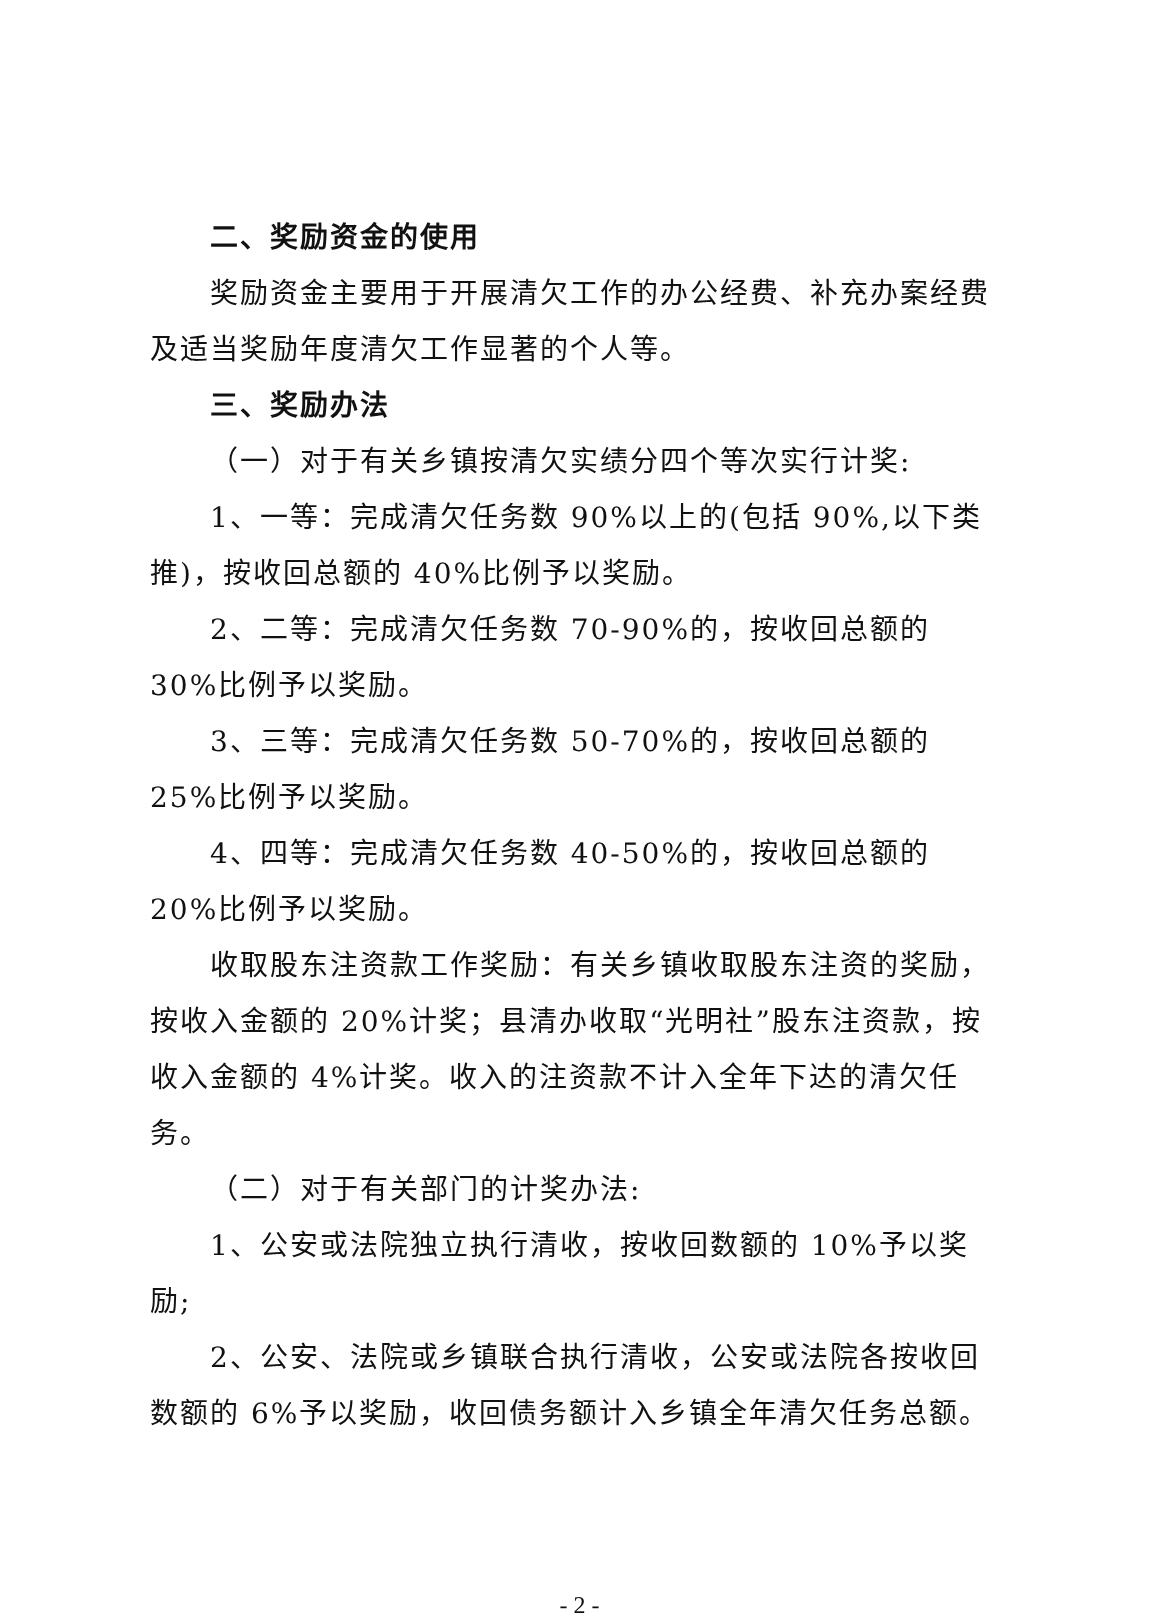二、奖励资金的使用
奖励资金主要用于开展清欠工作的办公经费、补充办案经费及适当奖励年度清欠工作显著的个人等。
三、奖励办法
（一）对于有关乡镇按清欠实绩分四个等次实行计奖:
1、一等：完成清欠任务数 90%以上的(包括 90%,以下类推)，按收回总额的 40%比例予以奖励。
2、二等：完成清欠任务数 70-90%的，按收回总额的 30%比例予以奖励。
3、三等：完成清欠任务数 50-70%的，按收回总额的 25%比例予以奖励。
4、四等：完成清欠任务数 40-50%的，按收回总额的 20%比例予以奖励。
收取股东注资款工作奖励：有关乡镇收取股东注资的奖励，按收入金额的 20%计奖；县清办收取“光明社”股东注资款，按收入金额的 4%计奖。收入的注资款不计入全年下达的清欠任务。
（二）对于有关部门的计奖办法:
1、公安或法院独立执行清收，按收回数额的 10%予以奖励;
2、公安、法院或乡镇联合执行清收，公安或法院各按收回数额的 6%予以奖励，收回债务额计入乡镇全年清欠任务总额。
- 2 -